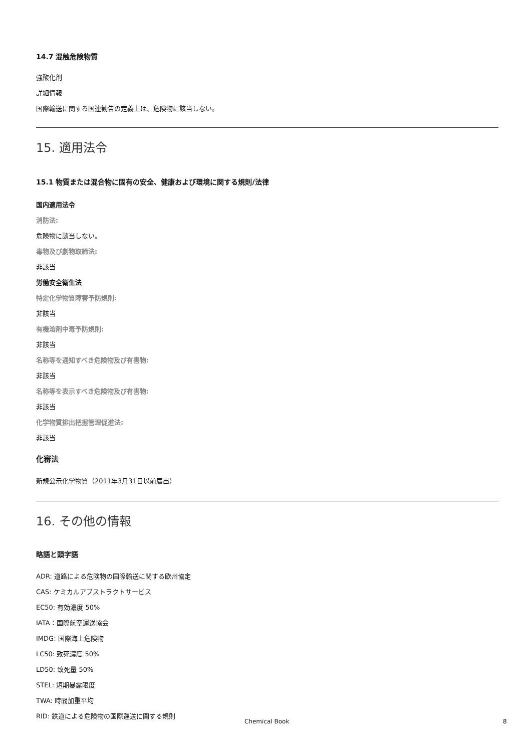14.7 混触危険物質
強酸化剤
詳細情報
国際輸送に関する国連勧告の定義上は、危険物に該当しない。
15. 適用法令
15.1 物質または混合物に固有の安全、健康および環境に関する規則/法律
国内適用法令
消防法:
危険物に該当しない。
毒物及び劇物取締法:
非該当
労働安全衛生法
特定化学物質障害予防規則:
非該当
有機溶剤中毒予防規則:
非該当
名称等を通知すべき危険物及び有害物:
非該当
名称等を表示すべき危険物及び有害物:
非該当
化学物質排出把握管理促進法:
非該当
化審法
新規公示化学物質（2011年3月31日以前届出）
16. その他の情報
略語と頭字語
ADR: 道路による危険物の国際輸送に関する欧州協定
CAS: ケミカルアブストラクトサービス
EC50: 有効濃度 50%
IATA：国際航空運送協会
IMDG: 国際海上危険物
LC50: 致死濃度 50%
LD50: 致死量 50%
STEL: 短期暴露限度
TWA: 時間加重平均
RID: 鉄道による危険物の国際運送に関する規則
Chemical Book 8